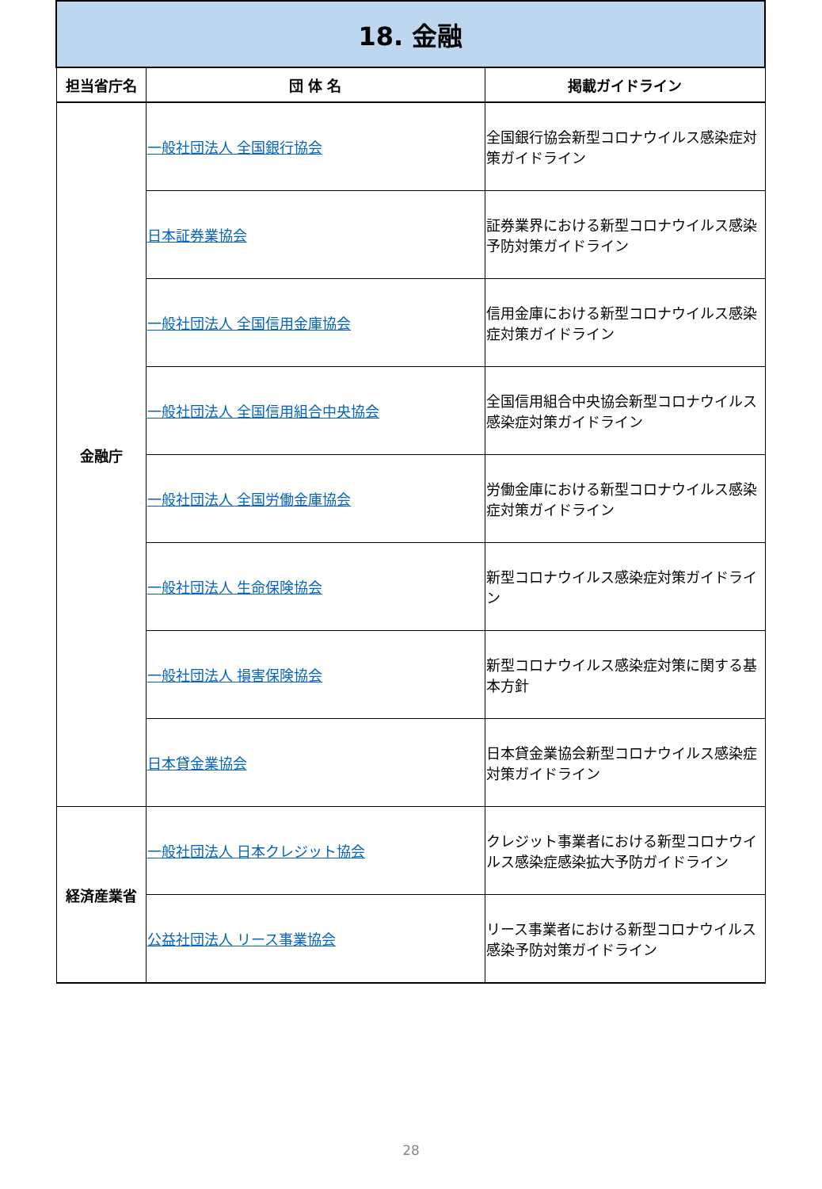| 18. 金融 | | |
| 担当省庁名 | 団 体 名 | 掲載ガイドライン |
| 金融庁 | 一般社団法人 全国銀行協会 | 全国銀行協会新型コロナウイルス感染症対策ガイドライン |
| | 日本証券業協会 | 証券業界における新型コロナウイルス感染予防対策ガイドライン |
| | 一般社団法人 全国信用金庫協会 | 信用金庫における新型コロナウイルス感染症対策ガイドライン |
| | 一般社団法人 全国信用組合中央協会 | 全国信用組合中央協会新型コロナウイルス感染症対策ガイドライン |
| | 一般社団法人 全国労働金庫協会 | 労働金庫における新型コロナウイルス感染症対策ガイドライン |
| | 一般社団法人 生命保険協会 | 新型コロナウイルス感染症対策ガイドライン |
| | 一般社団法人 損害保険協会 | 新型コロナウイルス感染症対策に関する基本方針 |
| | 日本貸金業協会 | 日本貸金業協会新型コロナウイルス感染症対策ガイドライン |
| 経済産業省 | 一般社団法人 日本クレジット協会 | クレジット事業者における新型コロナウイルス感染症感染拡大予防ガイドライン |
| | 公益社団法人 リース事業協会 | リース事業者における新型コロナウイルス感染予防対策ガイドライン |
28